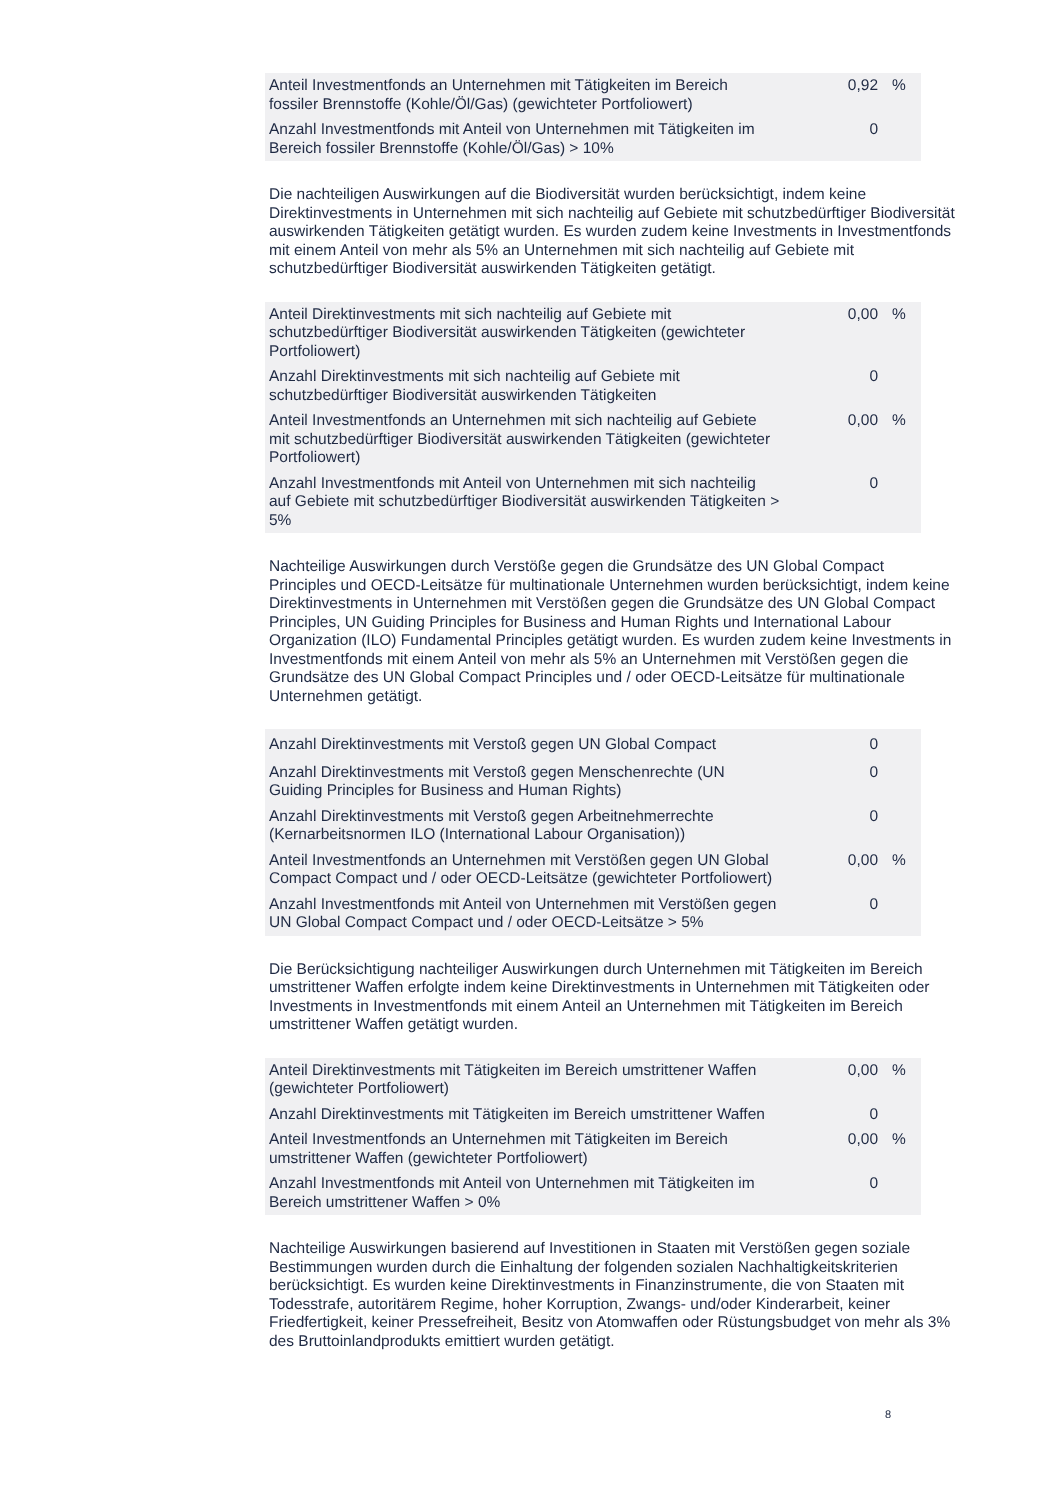| Anteil Investmentfonds an Unternehmen mit Tätigkeiten im Bereich fossiler Brennstoffe (Kohle/Öl/Gas) (gewichteter Portfoliowert) | 0,92 | % |
| Anzahl Investmentfonds mit Anteil von Unternehmen mit Tätigkeiten im Bereich fossiler Brennstoffe (Kohle/Öl/Gas) > 10% | 0 | |
Die nachteiligen Auswirkungen auf die Biodiversität wurden berücksichtigt, indem keine Direktinvestments in Unternehmen mit sich nachteilig auf Gebiete mit schutzbedürftiger Biodiversität auswirkenden Tätigkeiten getätigt wurden. Es wurden zudem keine Investments in Investmentfonds mit einem Anteil von mehr als 5% an Unternehmen mit sich nachteilig auf Gebiete mit schutzbedürftiger Biodiversität auswirkenden Tätigkeiten getätigt.
| Anteil Direktinvestments mit sich nachteilig auf Gebiete mit schutzbedürftiger Biodiversität auswirkenden Tätigkeiten (gewichteter Portfoliowert) | 0,00 | % |
| Anzahl Direktinvestments mit sich nachteilig auf Gebiete mit schutzbedürftiger Biodiversität auswirkenden Tätigkeiten | 0 | |
| Anteil Investmentfonds an Unternehmen mit sich nachteilig auf Gebiete mit schutzbedürftiger Biodiversität auswirkenden Tätigkeiten (gewichteter Portfoliowert) | 0,00 | % |
| Anzahl Investmentfonds mit Anteil von Unternehmen mit sich nachteilig auf Gebiete mit schutzbedürftiger Biodiversität auswirkenden Tätigkeiten > 5% | 0 | |
Nachteilige Auswirkungen durch Verstöße gegen die Grundsätze des UN Global Compact Principles und OECD-Leitsätze für multinationale Unternehmen wurden berücksichtigt, indem keine Direktinvestments in Unternehmen mit Verstößen gegen die Grundsätze des UN Global Compact Principles, UN Guiding Principles for Business and Human Rights und International Labour Organization (ILO) Fundamental Principles getätigt wurden. Es wurden zudem keine Investments in Investmentfonds mit einem Anteil von mehr als 5% an Unternehmen mit Verstößen gegen die Grundsätze des UN Global Compact Principles und / oder OECD-Leitsätze für multinationale Unternehmen getätigt.
| Anzahl Direktinvestments mit Verstoß gegen UN Global Compact | 0 | |
| Anzahl Direktinvestments mit Verstoß gegen Menschenrechte (UN Guiding Principles for Business and Human Rights) | 0 | |
| Anzahl Direktinvestments mit Verstoß gegen Arbeitnehmerrechte (Kernarbeitsnormen ILO (International Labour Organisation)) | 0 | |
| Anteil Investmentfonds an Unternehmen mit Verstößen gegen UN Global Compact Compact und / oder OECD-Leitsätze (gewichteter Portfoliowert) | 0,00 | % |
| Anzahl Investmentfonds mit Anteil von Unternehmen mit Verstößen gegen UN Global Compact Compact und / oder OECD-Leitsätze > 5% | 0 | |
Die Berücksichtigung nachteiliger Auswirkungen durch Unternehmen mit Tätigkeiten im Bereich umstrittener Waffen erfolgte indem keine Direktinvestments in Unternehmen mit Tätigkeiten oder Investments in Investmentfonds mit einem Anteil an Unternehmen mit Tätigkeiten im Bereich umstrittener Waffen getätigt wurden.
| Anteil Direktinvestments mit Tätigkeiten im Bereich umstrittener Waffen (gewichteter Portfoliowert) | 0,00 | % |
| Anzahl Direktinvestments mit Tätigkeiten im Bereich umstrittener Waffen | 0 | |
| Anteil Investmentfonds an Unternehmen mit Tätigkeiten im Bereich umstrittener Waffen (gewichteter Portfoliowert) | 0,00 | % |
| Anzahl Investmentfonds mit Anteil von Unternehmen mit Tätigkeiten im Bereich umstrittener Waffen > 0% | 0 | |
Nachteilige Auswirkungen basierend auf Investitionen in Staaten mit Verstößen gegen soziale Bestimmungen wurden durch die Einhaltung der folgenden sozialen Nachhaltigkeitskriterien berücksichtigt. Es wurden keine Direktinvestments in Finanzinstrumente, die von Staaten mit Todesstrafe, autoritärem Regime, hoher Korruption, Zwangs- und/oder Kinderarbeit, keiner Friedfertigkeit, keiner Pressefreiheit, Besitz von Atomwaffen oder Rüstungsbudget von mehr als 3% des Bruttoinlandprodukts emittiert wurden getätigt.
8